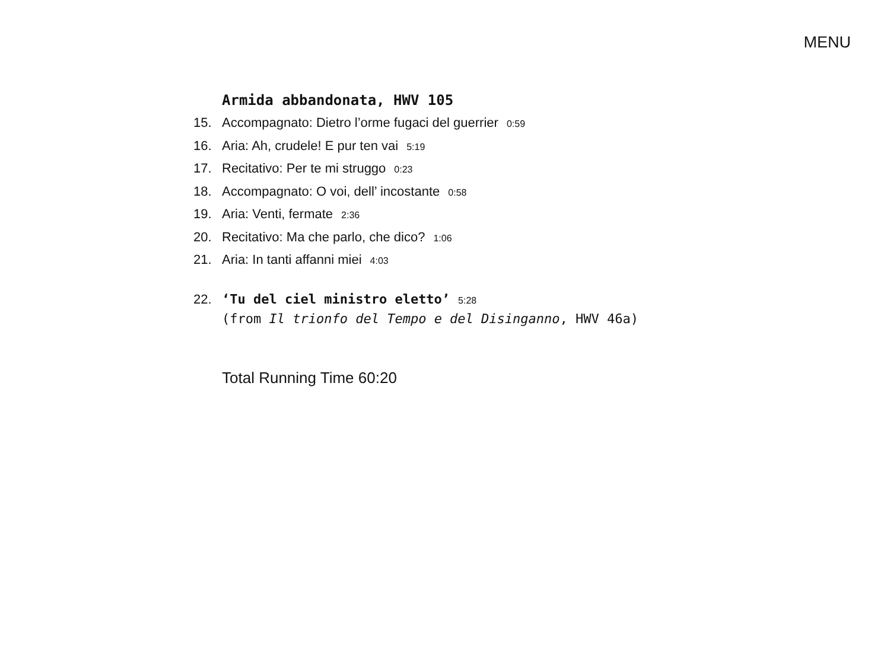MENU
Armida abbandonata, HWV 105
15. Accompagnato: Dietro l’orme fugaci del guerrier 0:59
16. Aria: Ah, crudele! E pur ten vai 5:19
17. Recitativo: Per te mi struggo 0:23
18. Accompagnato: O voi, dell’ incostante 0:58
19. Aria: Venti, fermate 2:36
20. Recitativo: Ma che parlo, che dico? 1:06
21. Aria: In tanti affanni miei 4:03
22. ‘Tu del ciel ministro eletto’ 5:28
(from Il trionfo del Tempo e del Disinganno, HWV 46a)
Total Running Time 60:20